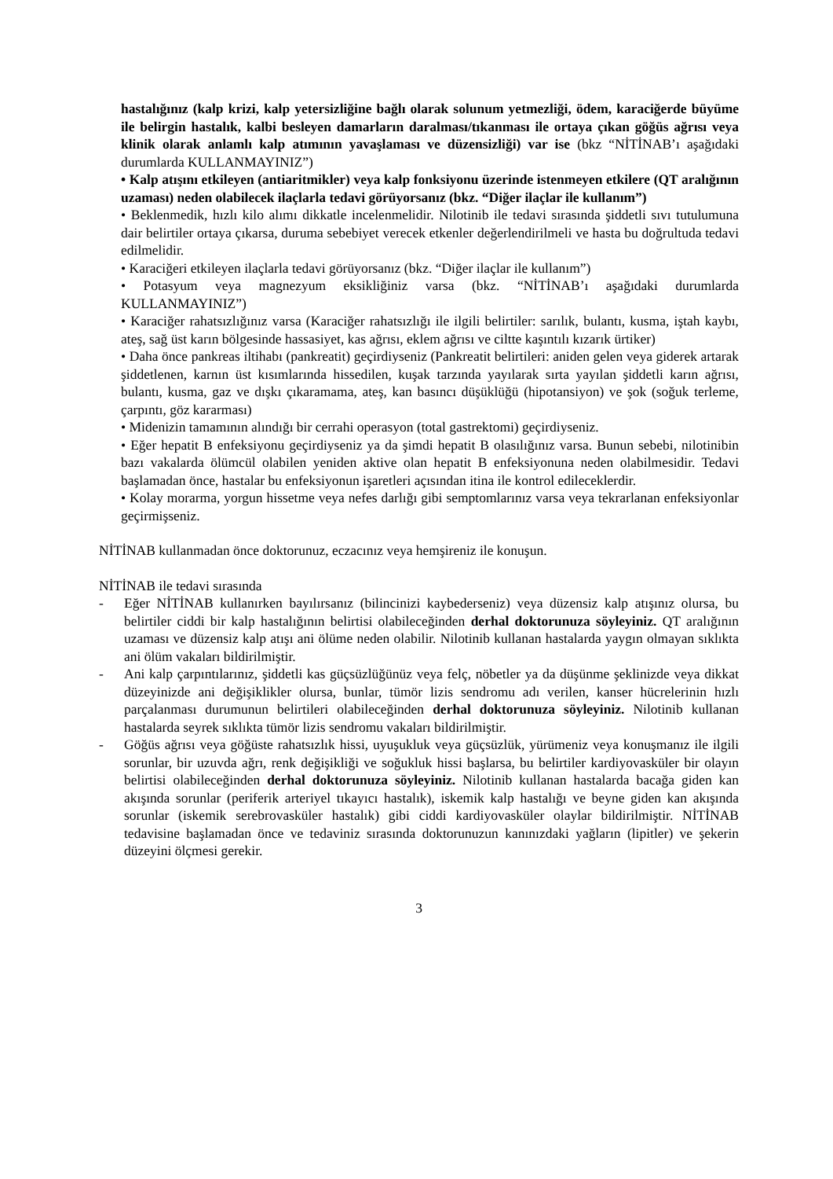hastalığınız (kalp krizi, kalp yetersizliğine bağlı olarak solunum yetmezliği, ödem, karaciğerde büyüme ile belirgin hastalık, kalbi besleyen damarların daralması/tıkanması ile ortaya çıkan göğüs ağrısı veya klinik olarak anlamlı kalp atımının yavaşlaması ve düzensizliği) var ise (bkz “NİTİNAB’ı aşağıdaki durumlarda KULLANMAYINIZ”)
• Kalp atışını etkileyen (antiaritmikler) veya kalp fonksiyonu üzerinde istenmeyen etkilere (QT aralığının uzaması) neden olabilecek ilaçlarla tedavi görüyorsanız (bkz. “Diğer ilaçlar ile kullanım”)
• Beklenmedik, hızlı kilo alımı dikkatle incelenmelidir. Nilotinib ile tedavi sırasında şiddetli sıvı tutulumuna dair belirtiler ortaya çıkarsa, duruma sebebiyet verecek etkenler değerlendirilmeli ve hasta bu doğrultuda tedavi edilmelidir.
• Karaciğeri etkileyen ilaçlarla tedavi görüyorsanız (bkz. “Diğer ilaçlar ile kullanım”)
• Potasyum veya magnezyum eksikliğiniz varsa (bkz. “NİTİNAB’ı aşağıdaki durumlarda KULLANMAYINIZ”)
• Karaciğer rahatsızlığınız varsa (Karaciğer rahatsızlığı ile ilgili belirtiler: sarılık, bulantı, kusma, iştah kaybı, ateş, sağ üst karın bölgesinde hassasiyet, kas ağrısı, eklem ağrısı ve ciltte kaşıntılı kızarık ürtiker)
• Daha önce pankreas iltihabı (pankreatit) geçirdiyseniz (Pankreatit belirtileri: aniden gelen veya giderek artarak şiddetlenen, karnın üst kısımlarında hissedilen, kuşak tarzında yayılarak sırta yayılan şiddetli karın ağrısı, bulantı, kusma, gaz ve dışkı çıkaramama, ateş, kan basıncı düşüklüğü (hipotansiyon) ve şok (soğuk terleme, çarpıntı, göz kararması)
• Midenizin tamamının alındığı bir cerrahi operasyon (total gastrektomi) geçirdiyseniz.
• Eğer hepatit B enfeksiyonu geçirdiyseniz ya da şimdi hepatit B olasılığınız varsa. Bunun sebebi, nilotinibin bazı vakalarda ölümcül olabilen yeniden aktive olan hepatit B enfeksiyonuna neden olabilmesidir. Tedavi başlamadan önce, hastalar bu enfeksiyonun işaretleri açısından itina ile kontrol edileceklerdir.
• Kolay morarma, yorgun hissetme veya nefes darlığı gibi semptomlarınız varsa veya tekrarlanan enfeksiyonlar geçirmişseniz.
NİTİNAB kullanmadan önce doktorunuz, eczacınız veya hemşireniz ile konuşun.
NİTİNAB ile tedavi sırasında
- Eğer NİTİNAB kullanırken bayılırsanız (bilincinizi kaybederseniz) veya düzensiz kalp atışınız olursa, bu belirtiler ciddi bir kalp hastalığının belirtisi olabileceğinden derhal doktorunuza söyleyiniz. QT aralığının uzaması ve düzensiz kalp atışı ani ölüme neden olabilir. Nilotinib kullanan hastalarda yaygın olmayan sıklıkta ani ölüm vakaları bildirilmiştir.
- Ani kalp çarpıntılarınız, şiddetli kas güçsüzlüğünüz veya felç, nöbetler ya da düşünme şeklinizde veya dikkat düzeyinizde ani değişiklikler olursa, bunlar, tümör lizis sendromu adı verilen, kanser hücrelerinin hızlı parçalanması durumunun belirtileri olabileceğinden derhal doktorunuza söyleyiniz. Nilotinib kullanan hastalarda seyrek sıklıkta tümör lizis sendromu vakaları bildirilmiştir.
- Göğüs ağrısı veya göğüste rahatsızlık hissi, uyuşukluk veya güçsüzlük, yürümeniz veya konuşmanız ile ilgili sorunlar, bir uzuvda ağrı, renk değişikliği ve soğukluk hissi başlarsa, bu belirtiler kardiyovasküler bir olayın belirtisi olabileceğinden derhal doktorunuza söyleyiniz. Nilotinib kullanan hastalarda bacağa giden kan akışında sorunlar (periferik arteriyel tıkayıcı hastalık), iskemik kalp hastalığı ve beyne giden kan akışında sorunlar (iskemik serebrovasküler hastalık) gibi ciddi kardiyovasküler olaylar bildirilmiştir. NİTİNAB tedavisine başlamadan önce ve tedaviniz sırasında doktorunuzun kanınızdaki yağların (lipitler) ve şekerin düzeyini ölçmesi gerekir.
3